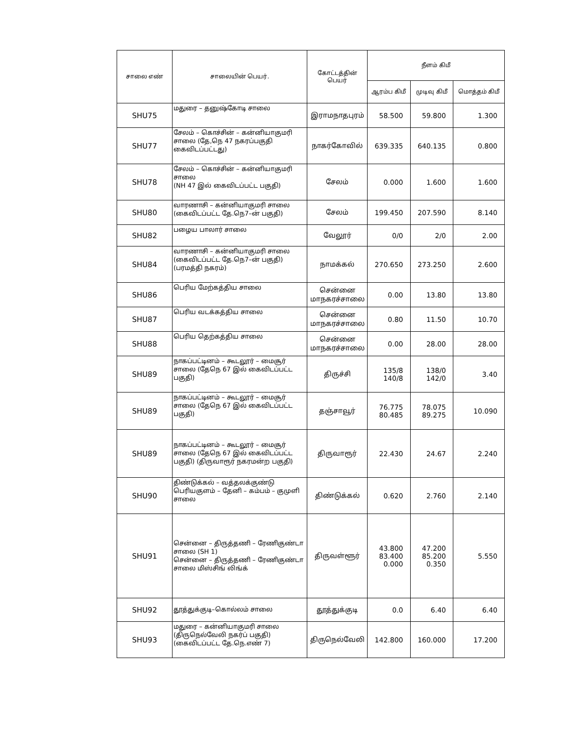| சாலை எண் | சாலையின் பெயர். | கோட்டத்தின் பெயர் | நீளம் கிமீ | | |
| --- | --- | --- | --- | --- | --- |
| | | | ஆரம்ப கிமீ | முடிவு கிமீ | மொத்தம் கிமீ |
| SHU75 | மதுரை – தனுஷ்கோடி சாலை | இராமநாதபுரம் | 58.500 | 59.800 | 1.300 |
| SHU77 | சேலம் – கொச்சின் – கன்னியாகுமரி சாலை (தே,நெ 47 நகரப்பகுதி கைவிடப்பட்டது) | நாகர்கோவில் | 639.335 | 640.135 | 0.800 |
| SHU78 | சேலம் – கொச்சின் – கன்னியாகுமரி சாலை (NH 47 இல் கைவிடப்பட்ட பகுதி) | சேலம் | 0.000 | 1.600 | 1.600 |
| SHU80 | வாரணாசி – கன்னியாகுமரி சாலை (கைவிடப்பட்ட தே.நெ7–ன் பகுதி) | சேலம் | 199.450 | 207.590 | 8.140 |
| SHU82 | பழைய பாலார் சாலை | வேலூர் | 0/0 | 2/0 | 2.00 |
| SHU84 | வாரணாசி – கன்னியாகுமரி சாலை (கைவிடப்பட்ட தே.நெ7–ன் பகுதி) (பரமத்தி நகரம்) | நாமக்கல் | 270.650 | 273.250 | 2.600 |
| SHU86 | பெரிய மேற்கத்திய சாலை | சென்னை மாநகரச்சாலை | 0.00 | 13.80 | 13.80 |
| SHU87 | பெரிய வடக்கத்திய சாலை | சென்னை மாநகரச்சாலை | 0.80 | 11.50 | 10.70 |
| SHU88 | பெரிய தெற்கத்திய சாலை | சென்னை மாநகரச்சாலை | 0.00 | 28.00 | 28.00 |
| SHU89 | நாகப்பட்டினம் – கூடலூர் – மைசூர் சாலை (தேநெ 67 இல் கைவிடப்பட்ட பகுதி) | திருச்சி | 135/8 140/8 | 138/0 142/0 | 3.40 |
| SHU89 | நாகப்பட்டினம் – கூடலூர் – மைசூர் சாலை (தேநெ 67 இல் கைவிடப்பட்ட பகுதி) | தஞ்சாவூர் | 76.775 80.485 | 78.075 89.275 | 10.090 |
| SHU89 | நாகப்பட்டினம் – கூடலூர் – மைசூர் சாலை (தேநெ 67 இல் கைவிடப்பட்ட பகுதி) (திருவாரூர் நகரமன்ற பகுதி) | திருவாரூர் | 22.430 | 24.67 | 2.240 |
| SHU90 | திண்டுக்கல் – வத்தலக்குண்டு பெரியகுளம் – தேனி – கம்பம் – குமுளி சாலை | திண்டுக்கல் | 0.620 | 2.760 | 2.140 |
| SHU91 | சென்னை – திருத்தணி – ரேணிகுண்டா சாலை (SH 1) சென்னை – திருத்தணி – ரேணிகுண்டா சாலை மிஸ்சிங் லிங்க் | திருவள்ளூர் | 43.800 83.400 0.000 | 47.200 85.200 0.350 | 5.550 |
| SHU92 | தூத்துக்குடி–கொல்லம் சாலை | தூத்துக்குடி | 0.0 | 6.40 | 6.40 |
| SHU93 | மதுரை – கன்னியாகுமரி சாலை (திருநெல்வேலி நகர்ப் பகுதி) (கைவிடப்பட்ட தே.நெ.எண் 7) | திருநெல்வேலி | 142.800 | 160.000 | 17.200 |